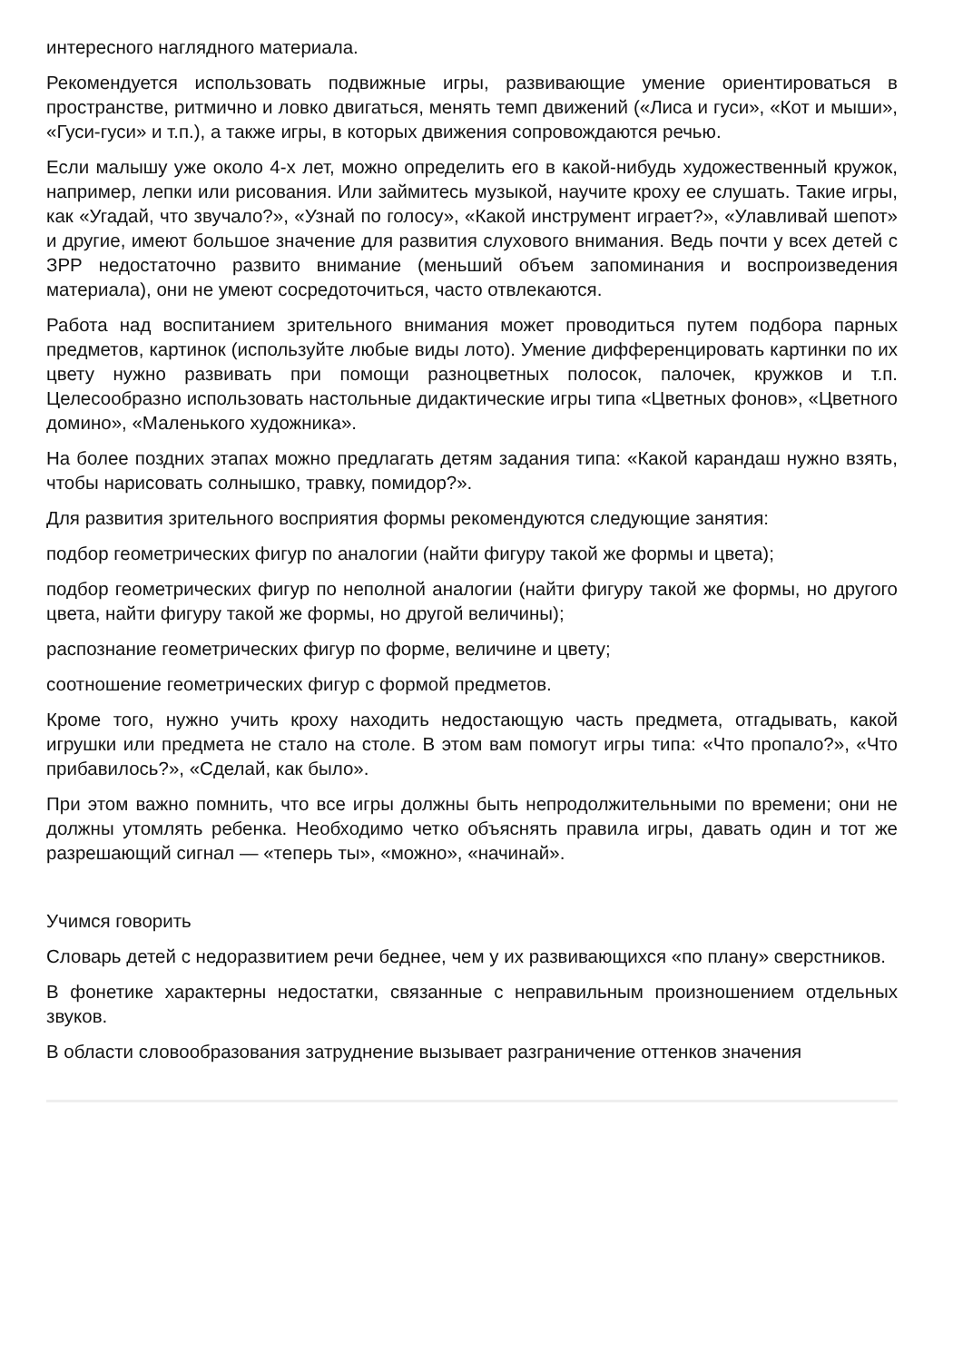интересного наглядного материала.
Рекомендуется использовать подвижные игры, развивающие умение ориентироваться в пространстве, ритмично и ловко двигаться, менять темп движений («Лиса и гуси», «Кот и мыши», «Гуси-гуси» и т.п.), а также игры, в которых движения сопровождаются речью.
Если малышу уже около 4-х лет, можно определить его в какой-нибудь художественный кружок, например, лепки или рисования. Или займитесь музыкой, научите кроху ее слушать. Такие игры, как «Угадай, что звучало?», «Узнай по голосу», «Какой инструмент играет?», «Улавливай шепот» и другие, имеют большое значение для развития слухового внимания. Ведь почти у всех детей с ЗРР недостаточно развито внимание (меньший объем запоминания и воспроизведения материала), они не умеют сосредоточиться, часто отвлекаются.
Работа над воспитанием зрительного внимания может проводиться путем подбора парных предметов, картинок (используйте любые виды лото). Умение дифференцировать картинки по их цвету нужно развивать при помощи разноцветных полосок, палочек, кружков и т.п. Целесообразно использовать настольные дидактические игры типа «Цветных фонов», «Цветного домино», «Маленького художника».
На более поздних этапах можно предлагать детям задания типа: «Какой карандаш нужно взять, чтобы нарисовать солнышко, травку, помидор?».
Для развития зрительного восприятия формы рекомендуются следующие занятия:
подбор геометрических фигур по аналогии (найти фигуру такой же формы и цвета);
подбор геометрических фигур по неполной аналогии (найти фигуру такой же формы, но другого цвета, найти фигуру такой же формы, но другой величины);
распознание геометрических фигур по форме, величине и цвету;
соотношение геометрических фигур с формой предметов.
Кроме того, нужно учить кроху находить недостающую часть предмета, отгадывать, какой игрушки или предмета не стало на столе. В этом вам помогут игры типа: «Что пропало?», «Что прибавилось?», «Сделай, как было».
При этом важно помнить, что все игры должны быть непродолжительными по времени; они не должны утомлять ребенка. Необходимо четко объяснять правила игры, давать один и тот же разрешающий сигнал — «теперь ты», «можно», «начинай».
Учимся говорить
Словарь детей с недоразвитием речи беднее, чем у их развивающихся «по плану» сверстников.
В фонетике характерны недостатки, связанные с неправильным произношением отдельных звуков.
В области словообразования затруднение вызывает разграничение оттенков значения